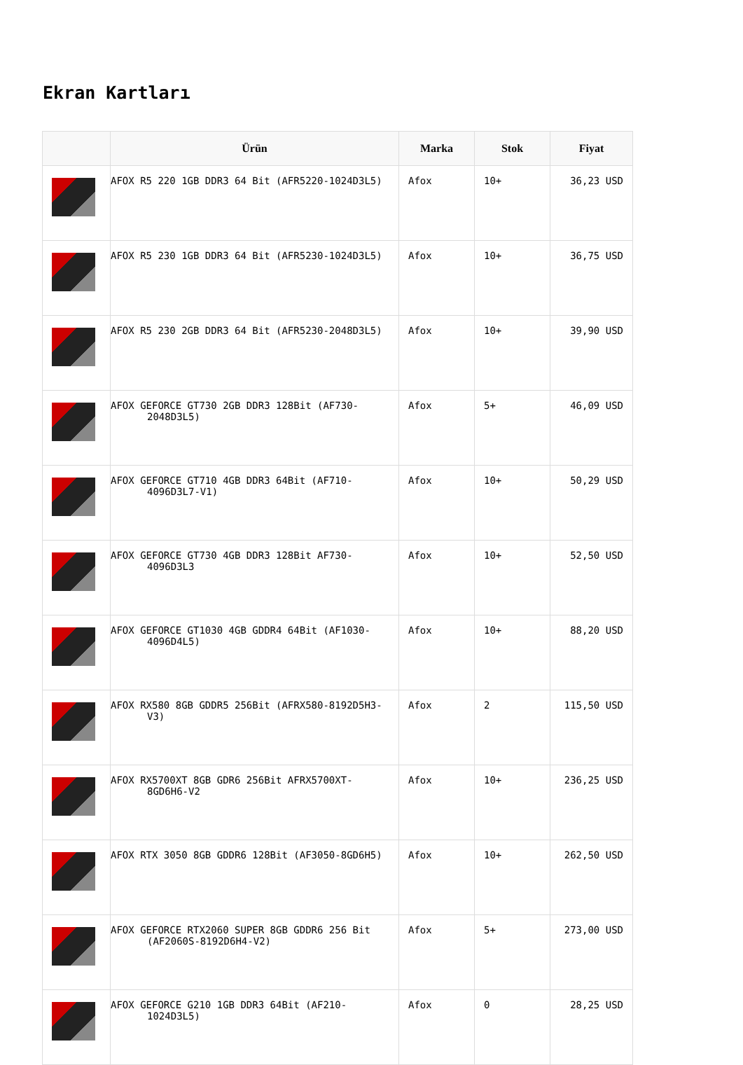Ekran Kartları
| | Ürün | Marka | Stok | Fiyat |
| --- | --- | --- | --- | --- |
| | AFOX R5 220 1GB DDR3 64 Bit (AFR5220-1024D3L5) | Afox | 10+ | 36,23 USD |
| | AFOX R5 230 1GB DDR3 64 Bit (AFR5230-1024D3L5) | Afox | 10+ | 36,75 USD |
| | AFOX R5 230 2GB DDR3 64 Bit (AFR5230-2048D3L5) | Afox | 10+ | 39,90 USD |
| | AFOX GEFORCE GT730 2GB DDR3 128Bit (AF730-2048D3L5) | Afox | 5+ | 46,09 USD |
| | AFOX GEFORCE GT710 4GB DDR3 64Bit (AF710-4096D3L7-V1) | Afox | 10+ | 50,29 USD |
| | AFOX GEFORCE GT730 4GB DDR3 128Bit AF730-4096D3L3 | Afox | 10+ | 52,50 USD |
| | AFOX GEFORCE GT1030 4GB GDDR4 64Bit (AF1030-4096D4L5) | Afox | 10+ | 88,20 USD |
| | AFOX RX580 8GB GDDR5 256Bit (AFRX580-8192D5H3-V3) | Afox | 2 | 115,50 USD |
| | AFOX RX5700XT 8GB GDR6 256Bit AFRX5700XT-8GD6H6-V2 | Afox | 10+ | 236,25 USD |
| | AFOX RTX 3050 8GB GDDR6 128Bit (AF3050-8GD6H5) | Afox | 10+ | 262,50 USD |
| | AFOX GEFORCE RTX2060 SUPER 8GB GDDR6 256 Bit (AF2060S-8192D6H4-V2) | Afox | 5+ | 273,00 USD |
| | AFOX GEFORCE G210 1GB DDR3 64Bit (AF210-1024D3L5) | Afox | 0 | 28,25 USD |